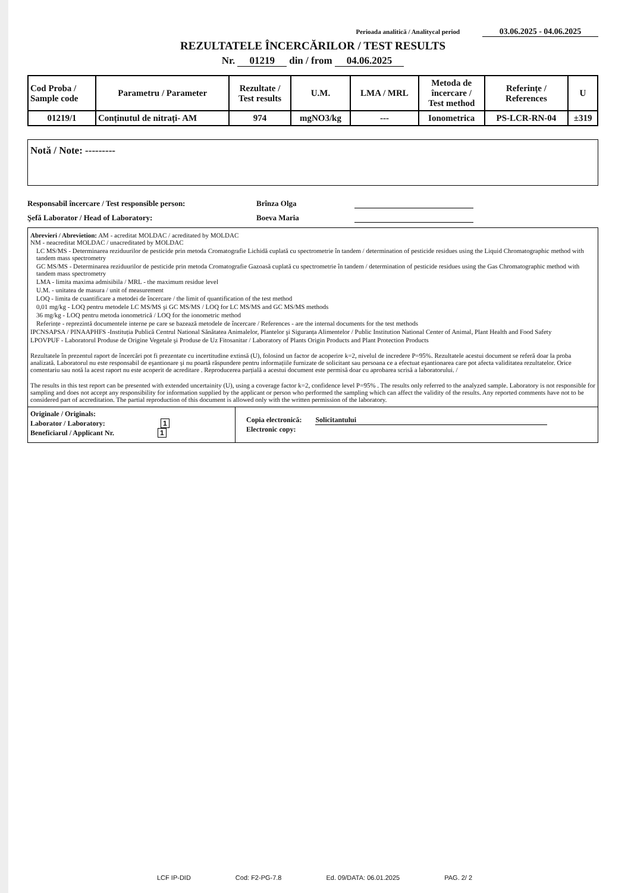Perioada analitică / Analitycal period 03.06.2025 - 04.06.2025
REZULTATELE ÎNCERCĂRILOR / TEST RESULTS
Nr. 01219 din / from 04.06.2025
| Cod Proba / Sample code | Parametru / Parameter | Rezultate / Test results | U.M. | LMA / MRL | Metoda de încercare / Test method | Referințe / References | U |
| --- | --- | --- | --- | --- | --- | --- | --- |
| 01219/1 | Conținutul de nitrați- AM | 974 | mgNO3/kg | --- | Ionometrica | PS-LCR-RN-04 | ±319 |
Notă / Note: ---------
Responsabil încercare / Test responsible person: Brînza Olga
Şefă Laborator / Head of Laboratory: Boeva Maria
Abrevieri / Abrevietion: AM - acreditat MOLDAC / acreditated by MOLDAC
NM - neacreditat MOLDAC / unacreditated by MOLDAC
LC MS/MS - Determinarea reziduurilor de pesticide prin metoda Cromatografie Lichidă cuplată cu spectrometrie în tandem / determination of pesticide residues using the Liquid Chromatographic method with tandem mass spectrometry
GC MS/MS - Determinarea reziduurilor de pesticide prin metoda Cromatografie Gazoasă cuplată cu spectrometrie în tandem / determination of pesticide residues using the Gas Chromatographic method with tandem mass spectrometry
LMA - limita maxima admisibila / MRL - the maximum residue level
U.M. - unitatea de masura / unit of measurement
LOQ - limita de cuantificare a metodei de încercare / the limit of quantification of the test method
0,01 mg/kg - LOQ pentru metodele LC MS/MS şi GC MS/MS / LOQ for LC MS/MS and GC MS/MS methods
36 mg/kg - LOQ pentru metoda ionometrică / LOQ for the ionometric method
Referințe - reprezintă documentele interne pe care se bazează metodele de încercare / References - are the internal documents for the test methods
IPCNSAPSA / PINAAPHFS -Instituția Publică Centrul National Sănătatea Animalelor, Plantelor şi Siguranța Alimentelor / Public Institution National Center of Animal, Plant Health and Food Safety
LPOVPUF - Laboratorul Produse de Origine Vegetale şi Produse de Uz Fitosanitar / Laboratory of Plants Origin Products and Plant Protection Products
Rezultatele în prezentul raport de încercări pot fi prezentate cu incertitudine extinsă (U), folosind un factor de acoperire k=2, nivelul de incredere P=95%. Rezultatele acestui document se referă doar la proba analizată. Laboratorul nu este responsabil de eşantionare şi nu poartă răspundere pentru informațiile furnizate de solicitant sau persoana ce a efectuat eşantionarea care pot afecta validitatea rezultatelor. Orice comentariu sau notă la acest raport nu este acoperit de acreditare . Reproducerea parțială a acestui document este permisă doar cu aprobarea scrisă a laboratorului. /
The results in this test report can be presented with extended uncertainity (U), using a coverage factor k=2, confidence level P=95% . The results only referred to the analyzed sample. Laboratory is not responsible for sampling and does not accept any responsibility for information supplied by the applicant or person who performed the sampling which can affect the validity of the results. Any reported comments have not to be considered part of accreditation. The partial reproduction of this document is allowed only with the written permission of the laboratory.
Originale / Originals:
Laborator / Laboratory: 1
Beneficiarul / Applicant Nr. 1
Copia electronică: Solicitantului
Electronic copy:
LCF IP-DID Cod: F2-PG-7.8 Ed. 09/DATA: 06.01.2025 PAG. 2/ 2